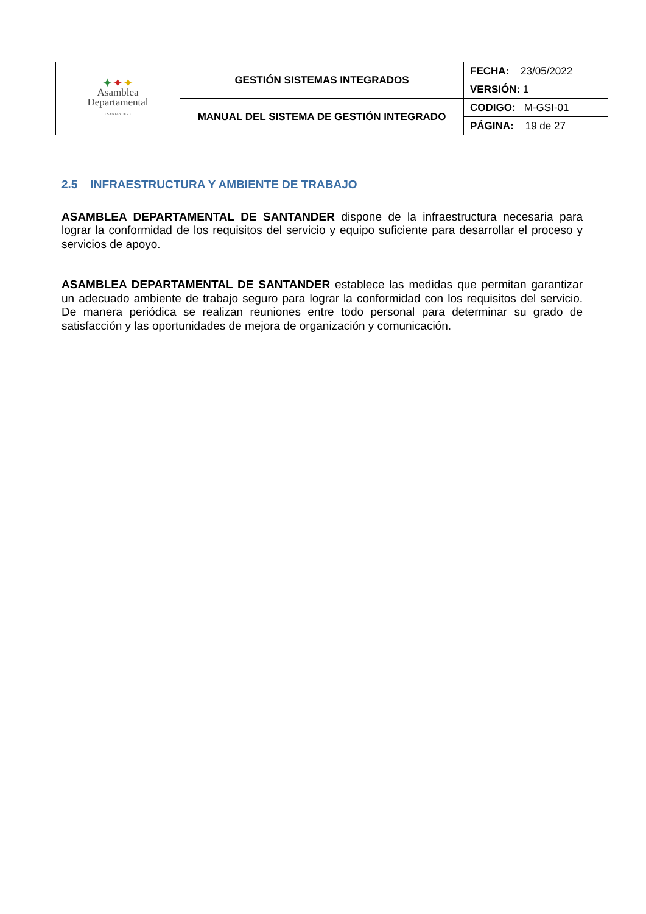| ✦ ✦ ✦ Asamblea Departamental · SANTANDER · | GESTIÓN SISTEMAS INTEGRADOS | FECHA: 23/05/2022 |
| | | VERSIÓN: 1 |
| | MANUAL DEL SISTEMA DE GESTIÓN INTEGRADO | CODIGO: M-GSI-01 |
| | | PÁGINA: 19 de 27 |
2.5 INFRAESTRUCTURA Y AMBIENTE DE TRABAJO
ASAMBLEA DEPARTAMENTAL DE SANTANDER dispone de la infraestructura necesaria para lograr la conformidad de los requisitos del servicio y equipo suficiente para desarrollar el proceso y servicios de apoyo.
ASAMBLEA DEPARTAMENTAL DE SANTANDER establece las medidas que permitan garantizar un adecuado ambiente de trabajo seguro para lograr la conformidad con los requisitos del servicio. De manera periódica se realizan reuniones entre todo personal para determinar su grado de satisfacción y las oportunidades de mejora de organización y comunicación.